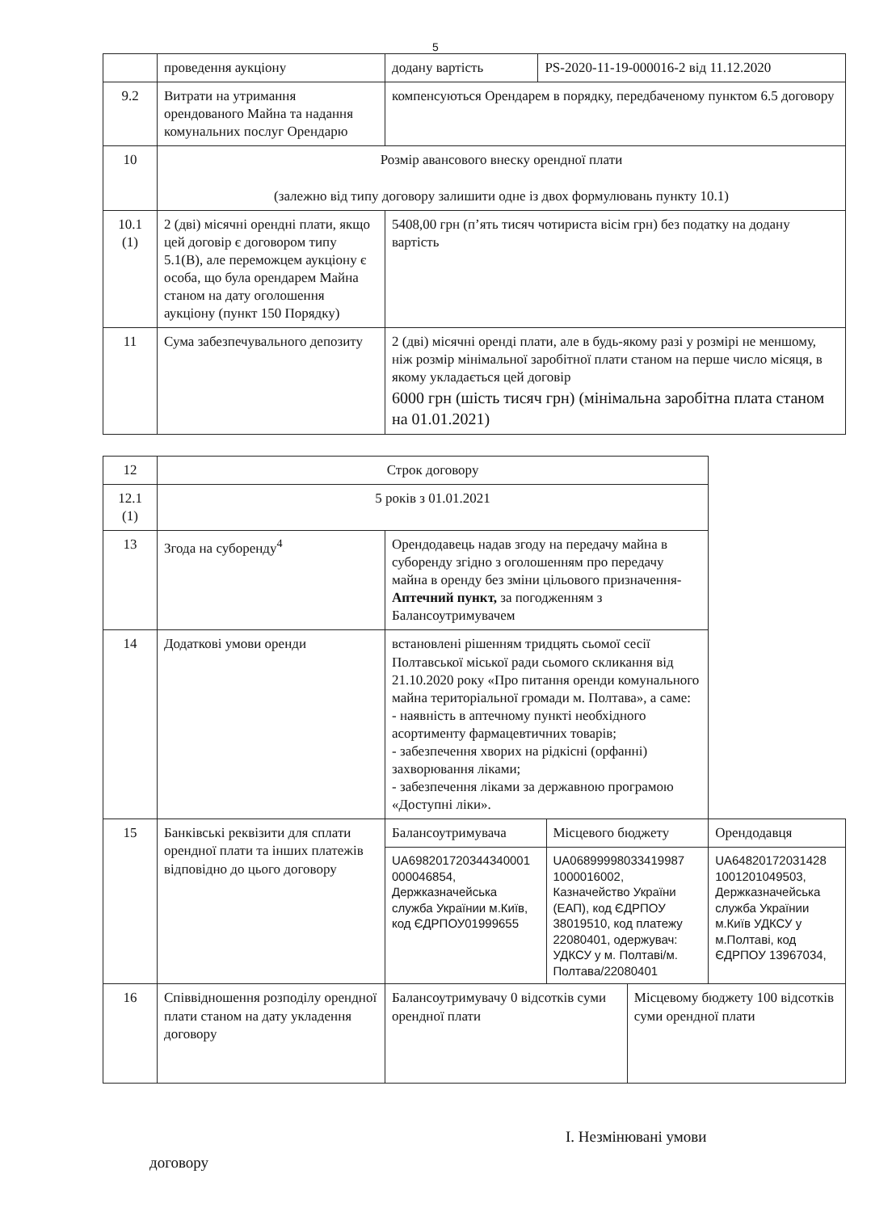5
| | проведення аукціону | додану вартість | PS-2020-11-19-000016-2 від 11.12.2020 |
| 9.2 | Витрати на утримання орендованого Майна та надання комунальних послуг Орендарю | компенсуються Орендарем в порядку, передбаченому пунктом 6.5 договору | |
| 10 | Розмір авансового внеску орендної плати (залежно від типу договору залишити одне із двох формулювань пункту 10.1) | | |
| 10.1 (1) | 2 (дві) місячні орендні плати, якщо цей договір є договором типу 5.1(В), але переможцем аукціону є особа, що була орендарем Майна станом на дату оголошення аукціону (пункт 150 Порядку) | 5408,00 грн (п’ять тисяч чотириста вісім грн) без податку на додану вартість | |
| 11 | Сума забезпечувального депозиту | 2 (дві) місячні оренді плати, але в будь-якому разі у розмірі не меншому, ніж розмір мінімальної заробітної плати станом на перше число місяця, в якому укладається цей договір 6000 грн (шість тисяч грн) (мінімальна заробітна плата станом на 01.01.2021) | |
| 12 | Строк договору | | | | |
| 12.1 (1) | 5 років з 01.01.2021 | | | | |
| 13 | Згода на суборенду<sup>4</sup> | Орендодавець надав згоду на передачу майна в суборенду згідно з оголошенням про передачу майна в оренду без зміни цільового призначення- Аптечний пункт, за погодженням з Балансоутримувачем | | | |
| 14 | Додаткові умови оренди | встановлені рішенням тридцять сьомої сесії Полтавської міської ради сьомого скликання від 21.10.2020 року «Про питання оренди комунального майна територіальної громади м. Полтава», а саме: - наявність в аптечному пункті необхідного асортименту фармацевтичних товарів; - забезпечення хворих на рідкісні (орфанні) захворювання ліками; - забезпечення ліками за державною програмою «Доступні ліки». | | | |
| 15 | Банківські реквізити для сплати орендної плати та інших платежів відповідно до цього договору | Балансоутримувача | Місцевого бюджету | | Орендодавця |
| | | UA698201720344340001 000046854, Держказначейська служба Українии м.Київ, код ЄДРПОУ01999655 | UA06899998033419987 1000016002, Казначейство України (ЕАП), код ЄДРПОУ 38019510, код платежу 22080401, одержувач: УДКСУ у м. Полтаві/м. Полтава/22080401 | | UA64820172031428 1001201049503, Держказначейська служба Українии м.Київ УДКСУ у м.Полтаві, код ЄДРПОУ 13967034, |
| 16 | Співвідношення розподілу орендної плати станом на дату укладення договору | Балансоутримувачу 0 відсотків суми орендної плати | | Місцевому бюджету 100 відсотків суми орендної плати | |
I. Незмінювані умови
договору